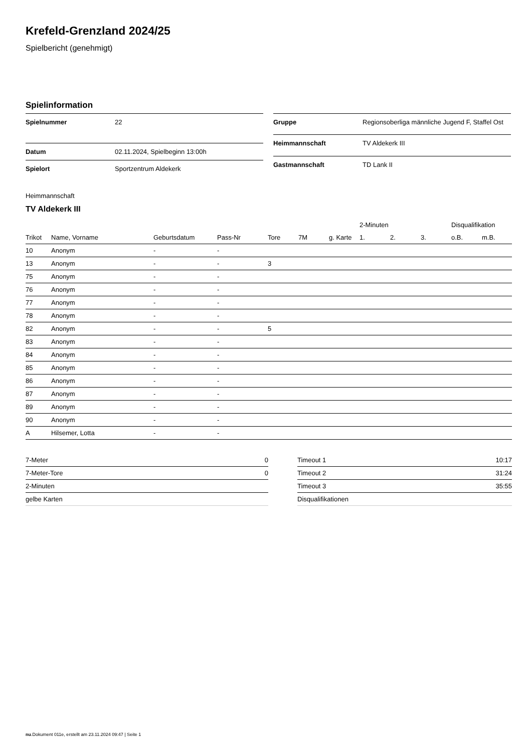Krefeld-Grenzland 2024/25
Spielbericht (genehmigt)
Spielinformation
| Spielnummer | 22 |
| Datum | 02.11.2024, Spielbeginn 13:00h |
| Spielort | Sportzentrum Aldekerk |
| Gruppe | Regionsoberliga männliche Jugend F, Staffel Ost |
| Heimmannschaft | TV Aldekerk III |
| Gastmannschaft | TD Lank II |
Heimmannschaft
TV Aldekerk III
| | | | | | | | 2-Minuten | | | Disqualifikation | |
| --- | --- | --- | --- | --- | --- | --- | --- | --- | --- | --- | --- |
| Trikot | Name, Vorname | Geburtsdatum | Pass-Nr | Tore | 7M | g. Karte | 1. | 2. | 3. | o.B. | m.B. |
| 10 | Anonym | - | - | | | | | | | | |
| 13 | Anonym | - | - | 3 | | | | | | | |
| 75 | Anonym | - | - | | | | | | | | |
| 76 | Anonym | - | - | | | | | | | | |
| 77 | Anonym | - | - | | | | | | | | |
| 78 | Anonym | - | - | | | | | | | | |
| 82 | Anonym | - | - | 5 | | | | | | | |
| 83 | Anonym | - | - | | | | | | | | |
| 84 | Anonym | - | - | | | | | | | | |
| 85 | Anonym | - | - | | | | | | | | |
| 86 | Anonym | - | - | | | | | | | | |
| 87 | Anonym | - | - | | | | | | | | |
| 89 | Anonym | - | - | | | | | | | | |
| 90 | Anonym | - | - | | | | | | | | |
| A | Hilsemer, Lotta | - | - | | | | | | | | |
| 7-Meter | 0 |
| 7-Meter-Tore | 0 |
| 2-Minuten | |
| gelbe Karten | |
| Timeout 1 | 10:17 |
| Timeout 2 | 31:24 |
| Timeout 3 | 35:55 |
| Disqualifikationen | |
nu.Dokument 011e, erstellt am 23.11.2024 09:47 | Seite 1